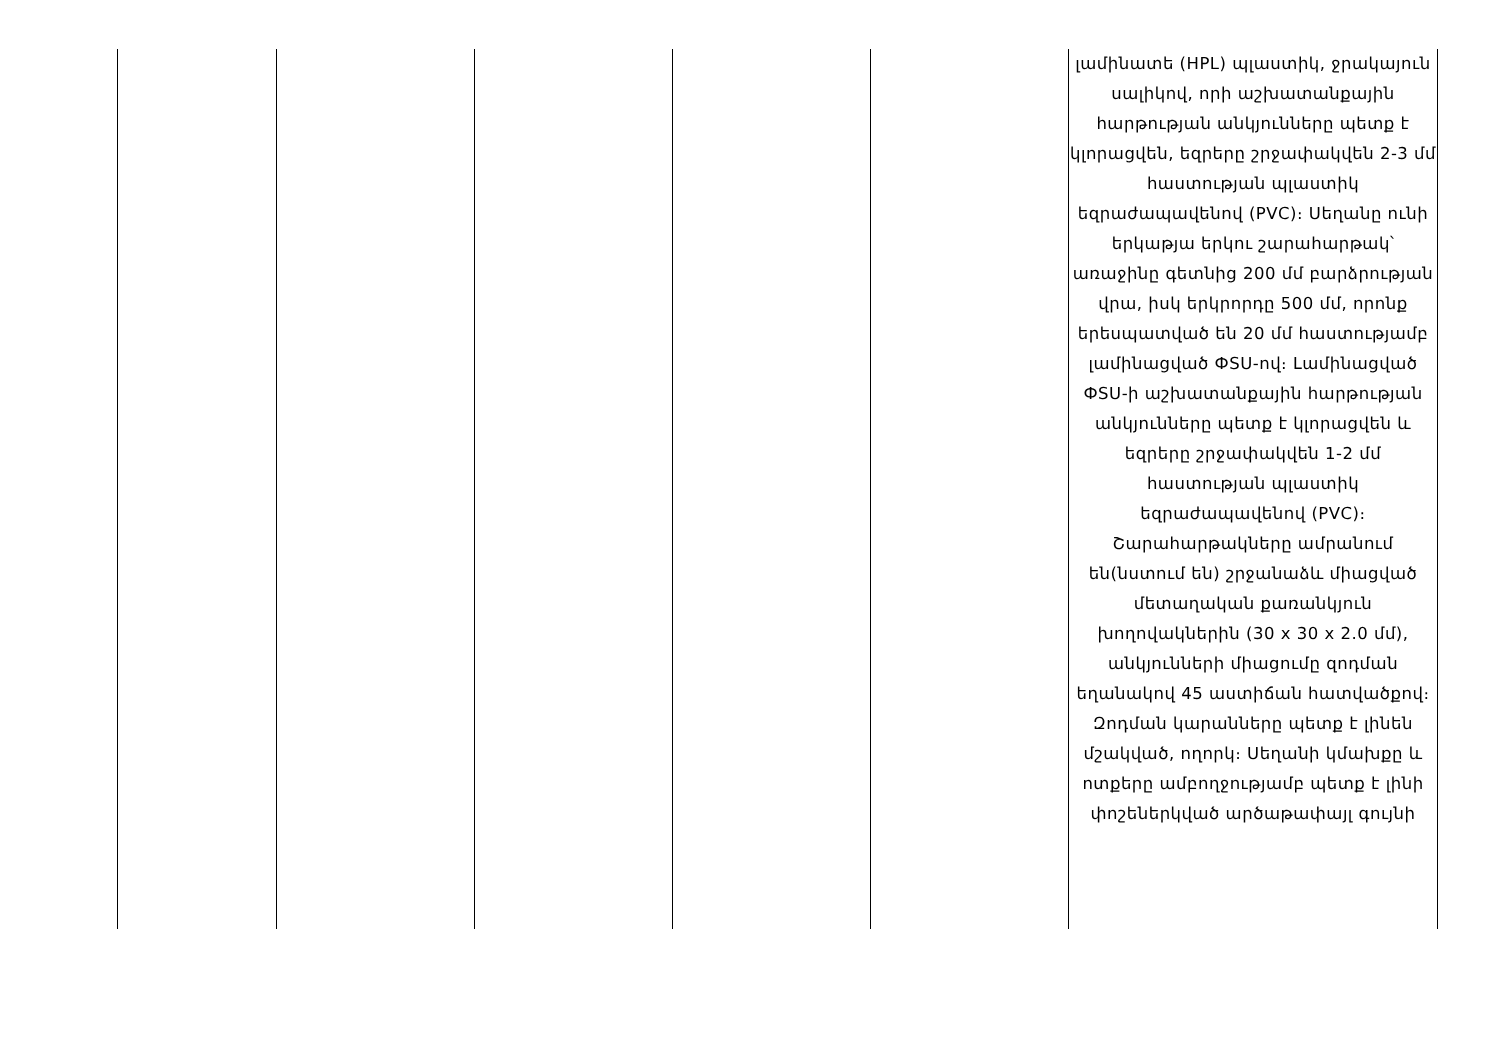| | | | | | լամինատե (HPL) պլաստիկ, ջրակայուն սալիկով, որի աշխատանքային հարթության անկյունները պետք է կլորացվեն, եզրերը շրջափակվեն 2-3 մմ հաստության պլաստիկ եզրաժապավենով (PVC)։ Սեղանը ունի երկաթյա երկու շարահարթակ՝ առաջինը գետնից 200 մմ բարձրության վրա, իսկ երկրորդը 500 մմ, որոնք երեսպատված են 20 մմ հաստությամբ լամինացված ФSU-ով։ Լամինացված ФSU-ի աշխատանքային հարթության անկյունները պետք է կլորացվեն և եզրերը շրջափակվեն 1-2 մմ հաստության պլաստիկ եզրաժապավենով (PVC)։ Շարահարթակները ամրանում են(նստում են) շրջանաձև միացված մետաղական քառանկյուն խողովակներին (30 x 30 x 2.0 մմ), անկյունների միացումը զոդման եղանակով 45 աստիճան հատվածքով։ Զոդման կարանները պետք է լինեն մշակված, ողորկ։ Սեղանի կմախքը և ոտքերը ամբողջությամբ պետք է լինի փոշեներկված արծաթափայլ գույնի |